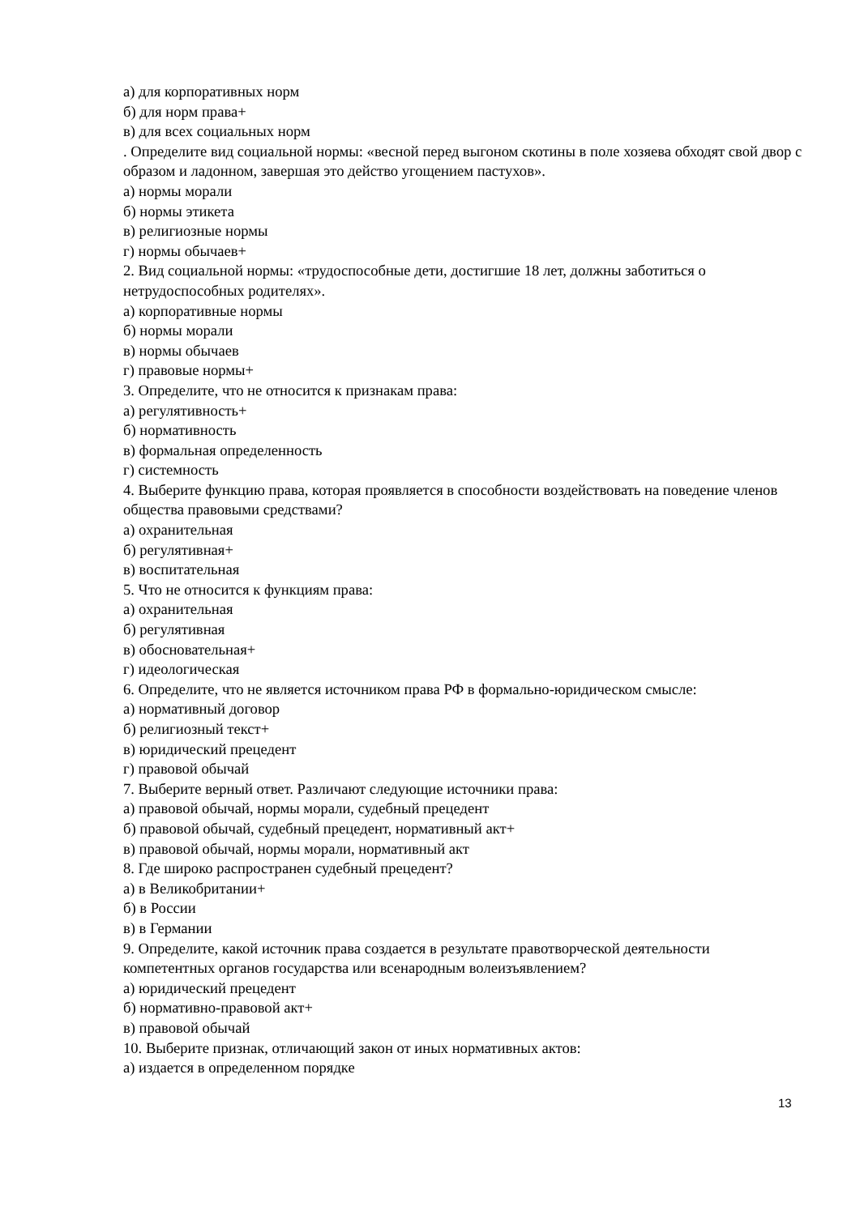а) для корпоративных норм
б) для норм права+
в) для всех социальных норм
. Определите вид социальной нормы: «весной перед выгоном скотины в поле хозяева обходят свой двор с образом и ладонном, завершая это действо угощением пастухов».
а) нормы морали
б) нормы этикета
в) религиозные нормы
г) нормы обычаев+
2. Вид социальной нормы: «трудоспособные дети, достигшие 18 лет, должны заботиться о нетрудоспособных родителях».
а) корпоративные нормы
б) нормы морали
в) нормы обычаев
г) правовые нормы+
3. Определите, что не относится к признакам права:
а) регулятивность+
б) нормативность
в) формальная определенность
г) системность
4. Выберите функцию права, которая проявляется в способности воздействовать на поведение членов общества правовыми средствами?
а) охранительная
б) регулятивная+
в) воспитательная
5. Что не относится к функциям права:
а) охранительная
б) регулятивная
в) обосновательная+
г) идеологическая
6. Определите, что не является источником права РФ в формально-юридическом смысле:
а) нормативный договор
б) религиозный текст+
в) юридический прецедент
г) правовой обычай
7. Выберите верный ответ. Различают следующие источники права:
а) правовой обычай, нормы морали, судебный прецедент
б) правовой обычай, судебный прецедент, нормативный акт+
в) правовой обычай, нормы морали, нормативный акт
8. Где широко распространен судебный прецедент?
а) в Великобритании+
б) в России
в) в Германии
9. Определите, какой источник права создается в результате правотворческой деятельности компетентных органов государства или всенародным волеизъявлением?
а) юридический прецедент
б) нормативно-правовой акт+
в) правовой обычай
10. Выберите признак, отличающий закон от иных нормативных актов:
а) издается в определенном порядке
13